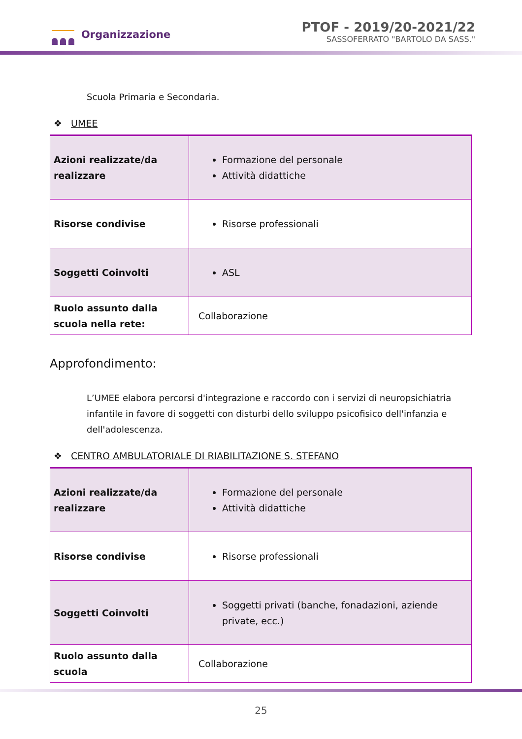Organizzazione
PTOF - 2019/20-2021/22
SASSOFERRATO "BARTOLO DA SASS."
Scuola Primaria e Secondaria.
❖ UMEE
| Azioni realizzate/da realizzare | Formazione del personale Attività didattiche |
| Risorse condivise | Risorse professionali |
| Soggetti Coinvolti | ASL |
| Ruolo assunto dalla scuola nella rete: | Collaborazione |
Approfondimento:
L’UMEE elabora percorsi d'integrazione e raccordo con i servizi di neuropsichiatria infantile in favore di soggetti con disturbi dello sviluppo psicofisico dell'infanzia e dell'adolescenza.
❖ CENTRO AMBULATORIALE DI RIABILITAZIONE S. STEFANO
| Azioni realizzate/da realizzare | Formazione del personale Attività didattiche |
| Risorse condivise | Risorse professionali |
| Soggetti Coinvolti | Soggetti privati (banche, fonadazioni, aziende private, ecc.) |
| Ruolo assunto dalla scuola | Collaborazione |
25